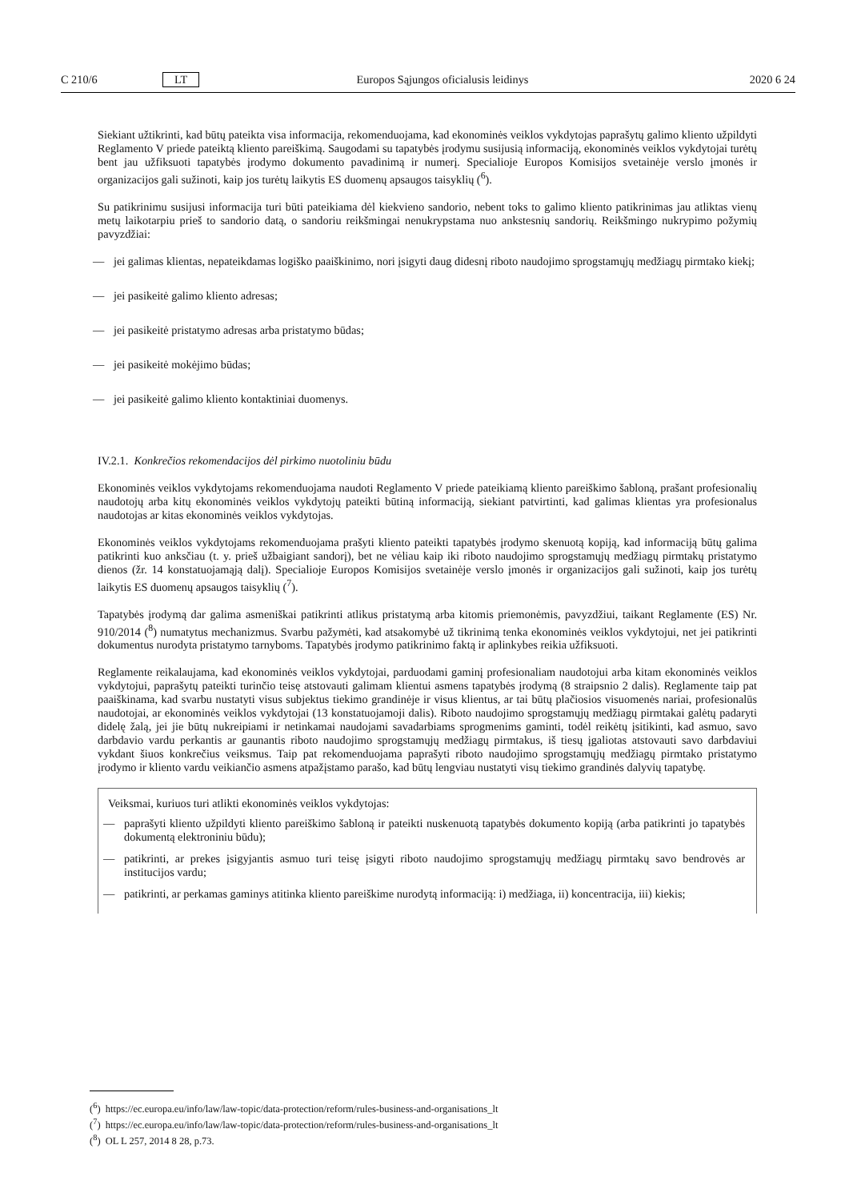C 210/6 LT Europos Sąjungos oficialusis leidinys 2020 6 24
Siekiant užtikrinti, kad būtų pateikta visa informacija, rekomenduojama, kad ekonominės veiklos vykdytojas paprašytų galimo kliento užpildyti Reglamento V priede pateiktą kliento pareiškimą. Saugodami su tapatybės įrodymu susijusią informaciją, ekonominės veiklos vykdytojai turėtų bent jau užfiksuoti tapatybės įrodymo dokumento pavadinimą ir numerį. Specialioje Europos Komisijos svetainėje verslo įmonės ir organizacijos gali sužinoti, kaip jos turėtų laikytis ES duomenų apsaugos taisyklių (<sup>6</sup>).
Su patikrinimu susijusi informacija turi būti pateikiama dėl kiekvieno sandorio, nebent toks to galimo kliento patikrinimas jau atliktas vienų metų laikotarpiu prieš to sandorio datą, o sandoriu reikšmingai nenukrypstama nuo ankstesnių sandorių. Reikšmingo nukrypimo požymių pavyzdžiai:
— jei galimas klientas, nepateikdamas logiško paaiškinimo, nori įsigyti daug didesnį riboto naudojimo sprogstamųjų medžiagų pirmtako kiekį;
— jei pasikeitė galimo kliento adresas;
— jei pasikeitė pristatymo adresas arba pristatymo būdas;
— jei pasikeitė mokėjimo būdas;
— jei pasikeitė galimo kliento kontaktiniai duomenys.
IV.2.1. Konkrečios rekomendacijos dėl pirkimo nuotoliniu būdu
Ekonominės veiklos vykdytojams rekomenduojama naudoti Reglamento V priede pateikiamą kliento pareiškimo šabloną, prašant profesionalių naudotojų arba kitų ekonominės veiklos vykdytojų pateikti būtiną informaciją, siekiant patvirtinti, kad galimas klientas yra profesionalus naudotojas ar kitas ekonominės veiklos vykdytojas.
Ekonominės veiklos vykdytojams rekomenduojama prašyti kliento pateikti tapatybės įrodymo skenuotą kopiją, kad informaciją būtų galima patikrinti kuo anksčiau (t. y. prieš užbaigiant sandorį), bet ne vėliau kaip iki riboto naudojimo sprogstamųjų medžiagų pirmtakų pristatymo dienos (žr. 14 konstatuojamąją dalį). Specialioje Europos Komisijos svetainėje verslo įmonės ir organizacijos gali sužinoti, kaip jos turėtų laikytis ES duomenų apsaugos taisyklių (<sup>7</sup>).
Tapatybės įrodymą dar galima asmeniškai patikrinti atlikus pristatymą arba kitomis priemonėmis, pavyzdžiui, taikant Reglamente (ES) Nr. 910/2014 (<sup>8</sup>) numatytus mechanizmus. Svarbu pažymėti, kad atsakomybė už tikrinimą tenka ekonominės veiklos vykdytojui, net jei patikrinti dokumentus nurodyta pristatymo tarnyboms. Tapatybės įrodymo patikrinimo faktą ir aplinkybes reikia užfiksuoti.
Reglamente reikalaujama, kad ekonominės veiklos vykdytojai, parduodami gaminį profesionaliam naudotojui arba kitam ekonominės veiklos vykdytojui, paprašytų pateikti turinčio teisę atstovauti galimam klientui asmens tapatybės įrodymą (8 straipsnio 2 dalis). Reglamente taip pat paaiškinama, kad svarbu nustatyti visus subjektus tiekimo grandinėje ir visus klientus, ar tai būtų plačiosios visuomenės nariai, profesionalūs naudotojai, ar ekonominės veiklos vykdytojai (13 konstatuojamoji dalis). Riboto naudojimo sprogstamųjų medžiagų pirmtakai galėtų padaryti didelę žalą, jei jie būtų nukreipiami ir netinkamai naudojami savadarbiams sprogmenims gaminti, todėl reikėtų įsitikinti, kad asmuo, savo darbdavio vardu perkantis ar gaunantis riboto naudojimo sprogstamųjų medžiagų pirmtakus, iš tiesų įgaliotas atstovauti savo darbdaviui vykdant šiuos konkrečius veiksmus. Taip pat rekomenduojama paprašyti riboto naudojimo sprogstamųjų medžiagų pirmtako pristatymo įrodymo ir kliento vardu veikiančio asmens atpažįstamo parašo, kad būtų lengviau nustatyti visų tiekimo grandinės dalyvių tapatybę.
Veiksmai, kuriuos turi atlikti ekonominės veiklos vykdytojas:
— paprašyti kliento užpildyti kliento pareiškimo šabloną ir pateikti nuskenuotą tapatybės dokumento kopiją (arba patikrinti jo tapatybės dokumentą elektroniniu būdu);
— patikrinti, ar prekes įsigyjantis asmuo turi teisę įsigyti riboto naudojimo sprogstamųjų medžiagų pirmtakų savo bendrovės ar institucijos vardu;
— patikrinti, ar perkamas gaminys atitinka kliento pareiškime nurodytą informaciją: i) medžiaga, ii) koncentracija, iii) kiekis;
(<sup>6</sup>) https://ec.europa.eu/info/law/law-topic/data-protection/reform/rules-business-and-organisations_lt
(<sup>7</sup>) https://ec.europa.eu/info/law/law-topic/data-protection/reform/rules-business-and-organisations_lt
(<sup>8</sup>) OL L 257, 2014 8 28, p.73.